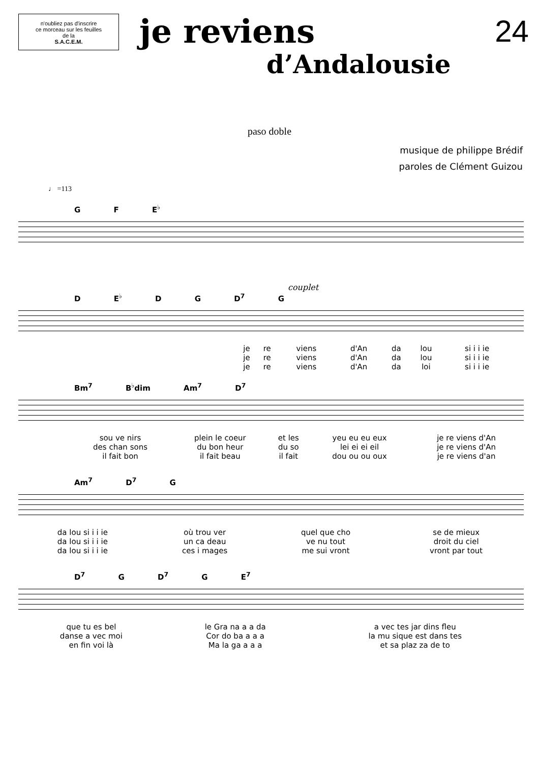n'oubliez pas d'inscrire
ce morceau sur les feuilles
de la
S.A.C.E.M.
je reviens
d’Andalousie
24
paso doble
musique de philippe Brédif
paroles de Clément Guizou
♩ =113
G F E<sup>♭</sup>
couplet
D E<sup>♭</sup> D G D<sup>7</sup> G
| je | re | viens | d'An | da | lou | si i i ie |
| je | re | viens | d'An | da | lou | si i i ie |
| je | re | viens | d'An | da | loi | si i i ie |
Bm<sup>7</sup> B<sup>♭</sup>dim Am<sup>7</sup> D<sup>7</sup>
| sou ve nirs | plein le coeur | et les | yeu eu eu eux | | je re viens d'An |
| des chan sons | du bon heur | du so | lei ei ei eil | | je re viens d'An |
| il fait bon | il fait beau | il fait | dou ou ou oux | | je re viens d'an |
Am<sup>7</sup> D<sup>7</sup> G
| da lou si i i ie | où trou ver | quel que cho | se de mieux |
| da lou si i i ie | un ca deau | ve nu tout | droit du ciel |
| da lou si i i ie | ces i mages | me sui vront | vront par tout |
D<sup>7</sup> G D<sup>7</sup> G E<sup>7</sup>
| que tu es bel | le Gra na a a da | a vec tes jar dins fleu |
| danse a vec moi | Cor do ba a a a | la mu sique est dans tes |
| en fin voi là | Ma la ga a a a | et sa plaz za de to |